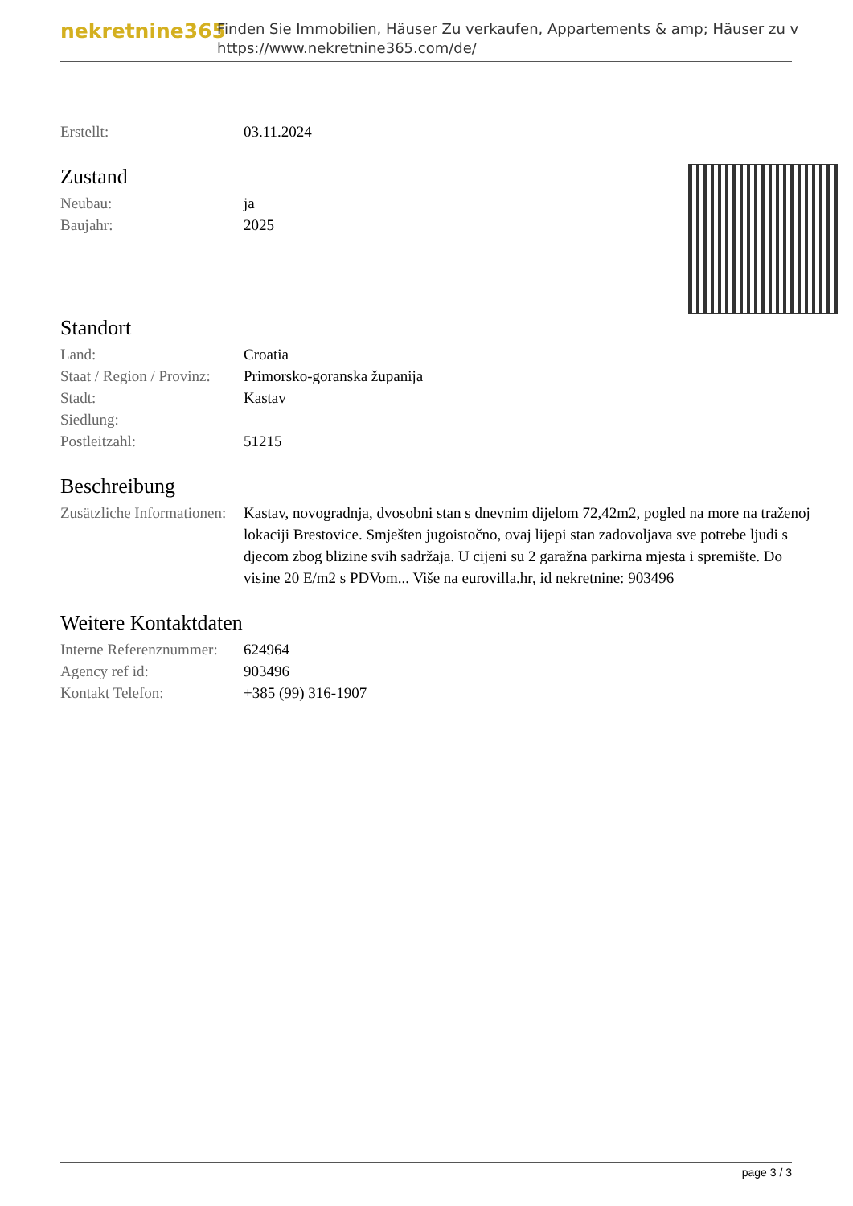nekretnine365
Finden Sie Immobilien, Häuser Zu verkaufen, Appartements & amp; Häuser zu v
https://www.nekretnine365.com/de/
| Erstellt: | 03.11.2024 |
Zustand
| Neubau: | ja |
| Baujahr: | 2025 |
Standort
| Land: | Croatia |
| Staat / Region / Provinz: | Primorsko-goranska županija |
| Stadt: | Kastav |
| Siedlung: | |
| Postleitzahl: | 51215 |
Beschreibung
| Zusätzliche Informationen: | Kastav, novogradnja, dvosobni stan s dnevnim dijelom 72,42m2, pogled na more na traženoj lokaciji Brestovice. Smješten jugoistočno, ovaj lijepi stan zadovoljava sve potrebe ljudi s djecom zbog blizine svih sadržaja. U cijeni su 2 garažna parkirna mjesta i spremište. Do visine 20 E/m2 s PDVom... Više na eurovilla.hr, id nekretnine: 903496 |
Weitere Kontaktdaten
| Interne Referenznummer: | 624964 |
| Agency ref id: | 903496 |
| Kontakt Telefon: | +385 (99) 316-1907 |
page 3 / 3